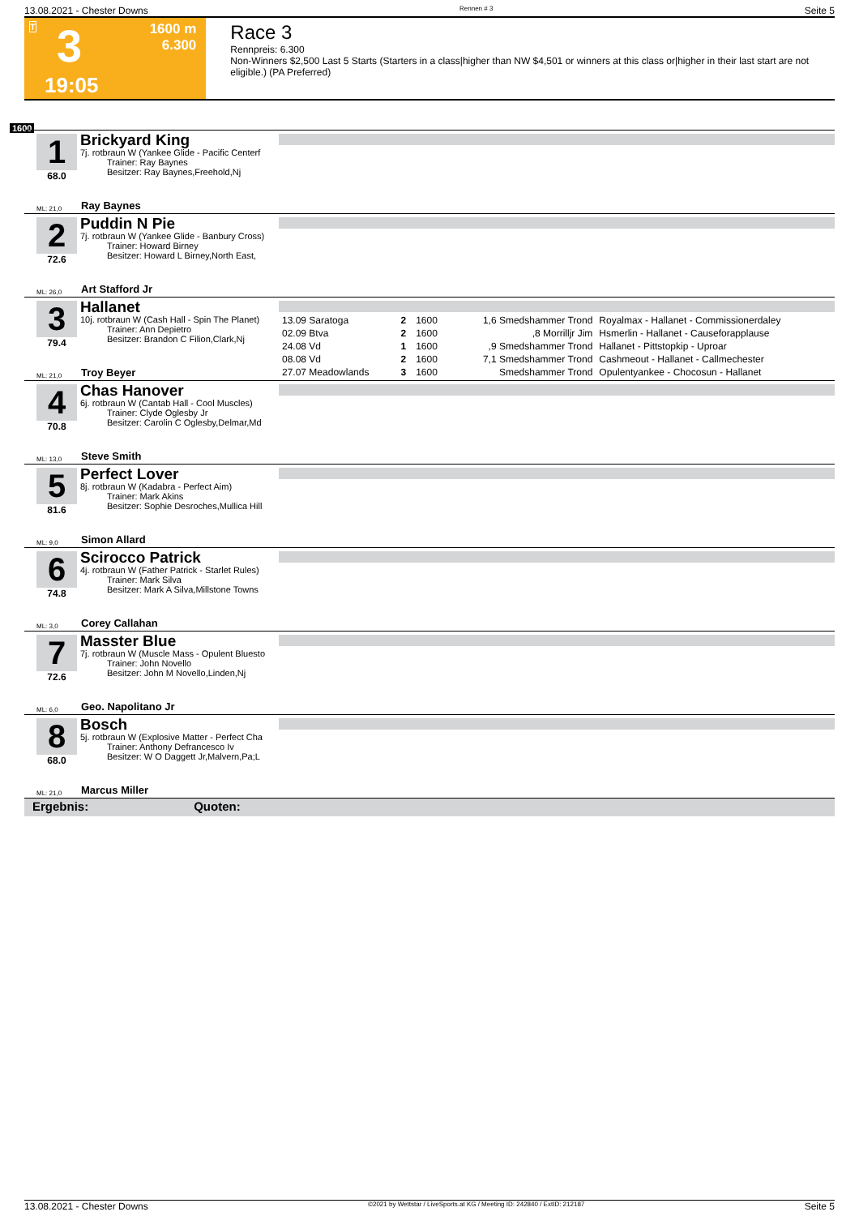13.08.2021 - Chester Downs Rennen # 3 Seite 5
T 3 1600 m
6.300
19:05
Race 3
Rennpreis: 6.300
Non-Winners $2,500 Last 5 Starts (Starters in a class|higher than NW $4,501 or winners at this class or|higher in their last start are not eligible.) (PA Preferred)
1600
1
68.0
Brickyard King
7j. rotbraun W (Yankee Glide - Pacific Centerf
   Trainer: Ray Baynes
   Besitzer: Ray Baynes,Freehold,Nj
ML: 21,0 Ray Baynes
2
72.6
Puddin N Pie
7j. rotbraun W (Yankee Glide - Banbury Cross)
   Trainer: Howard Birney
   Besitzer: Howard L Birney,North East,
ML: 26,0 Art Stafford Jr
3
79.4
Hallanet
10j. rotbraun W (Cash Hall - Spin The Planet)
   Trainer: Ann Depietro
   Besitzer: Brandon C Filion,Clark,Nj
| 13.09 Saratoga | 2 | 1600 | 1,6 Smedshammer Trond | Royalmax - Hallanet - Commissionerdaley |
| 02.09 Btva | 2 | 1600 | ,8 Morrilljr Jim | Hsmerlin - Hallanet - Causeforapplause |
| 24.08 Vd | 1 | 1600 | ,9 Smedshammer Trond | Hallanet - Pittstopkip - Uproar |
| 08.08 Vd | 2 | 1600 | 7,1 Smedshammer Trond | Cashmeout - Hallanet - Callmechester |
| 27.07 Meadowlands | 3 | 1600 | Smedshammer Trond | Opulentyankee - Chocosun - Hallanet |
ML: 21,0 Troy Beyer
4
70.8
Chas Hanover
6j. rotbraun W (Cantab Hall - Cool Muscles)
   Trainer: Clyde Oglesby Jr
   Besitzer: Carolin C Oglesby,Delmar,Md
ML: 13,0 Steve Smith
5
81.6
Perfect Lover
8j. rotbraun W (Kadabra - Perfect Aim)
   Trainer: Mark Akins
   Besitzer: Sophie Desroches,Mullica Hill
ML: 9,0 Simon Allard
6
74.8
Scirocco Patrick
4j. rotbraun W (Father Patrick - Starlet Rules)
   Trainer: Mark Silva
   Besitzer: Mark A Silva,Millstone Towns
ML: 3,0 Corey Callahan
7
72.6
Masster Blue
7j. rotbraun W (Muscle Mass - Opulent Bluesto
   Trainer: John Novello
   Besitzer: John M Novello,Linden,Nj
ML: 6,0 Geo. Napolitano Jr
8
68.0
Bosch
5j. rotbraun W (Explosive Matter - Perfect Cha
   Trainer: Anthony Defrancesco Iv
   Besitzer: W O Daggett Jr,Malvern,Pa;L
ML: 21,0 Marcus Miller
Ergebnis: Quoten:
13.08.2021 - Chester Downs ©2021 by Wettstar / LiveSports.at KG / Meeting ID: 242840 / ExtID: 212187 Seite 5